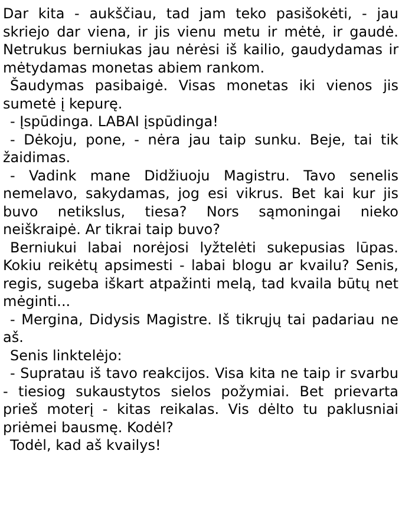Dar kita - aukščiau, tad jam teko pasišokėti, - jau skriejo dar viena, ir jis vienu metu ir mėtė, ir gaudė. Netrukus berniukas jau nėrėsi iš kailio, gaudydamas ir mėtydamas monetas abiem rankom.
Šaudymas pasibaigė. Visas monetas iki vienos jis sumetė į kepurę.
- Įspūdinga. LABAI įspūdinga!
- Dėkoju, pone, - nėra jau taip sunku. Beje, tai tik žaidimas.
- Vadink mane Didžiuoju Magistru. Tavo senelis nemelavo, sakydamas, jog esi vikrus. Bet kai kur jis buvo netikslus, tiesa? Nors sąmoningai nieko neiškraipė. Ar tikrai taip buvo?
Berniukui labai norėjosi lyžtelėti sukepusias lūpas. Kokiu reikėtų apsimesti - labai blogu ar kvailu? Senis, regis, sugeba iškart atpažinti melą, tad kvaila būtų net mėginti...
- Mergina, Didysis Magistre. Iš tikrųjų tai padariau ne aš.
Senis linktelėjo:
- Supratau iš tavo reakcijos. Visa kita ne taip ir svarbu - tiesiog sukaustytos sielos požymiai. Bet prievarta prieš moterį - kitas reikalas. Vis dėlto tu paklusniai priėmei bausmę. Kodėl?
Todėl, kad aš kvailys!